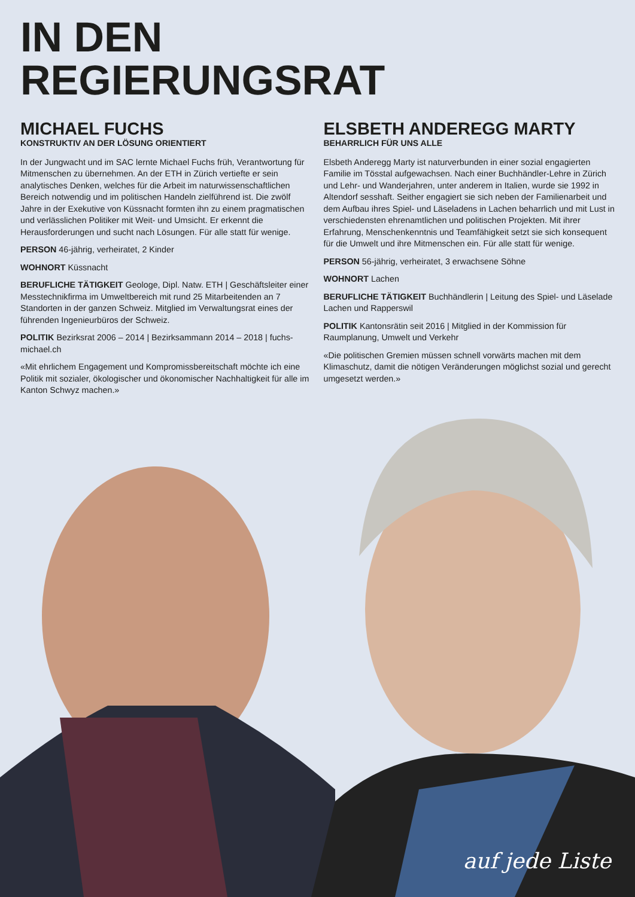IN DEN
REGIERUNGSRAT
MICHAEL FUCHS
KONSTRUKTIV AN DER LÖSUNG ORIENTIERT
In der Jungwacht und im SAC lernte Michael Fuchs früh, Verantwortung für Mitmenschen zu übernehmen. An der ETH in Zürich vertiefte er sein analytisches Denken, welches für die Arbeit im naturwissenschaftlichen Bereich notwendig und im politischen Handeln zielführend ist. Die zwölf Jahre in der Exekutive von Küssnacht formten ihn zu einem pragmatischen und verlässlichen Politiker mit Weit- und Umsicht. Er erkennt die Herausforderungen und sucht nach Lösungen. Für alle statt für wenige.
PERSON 46-jährig, verheiratet, 2 Kinder
WOHNORT Küssnacht
BERUFLICHE TÄTIGKEIT Geologe, Dipl. Natw. ETH | Geschäftsleiter einer Messtechnikfirma im Umweltbereich mit rund 25 Mitarbeitenden an 7 Standorten in der ganzen Schweiz. Mitglied im Verwaltungsrat eines der führenden Ingenieurbüros der Schweiz.
POLITIK Bezirksrat 2006 – 2014 | Bezirksammann 2014 – 2018 | fuchs-michael.ch
«Mit ehrlichem Engagement und Kompromissbereitschaft möchte ich eine Politik mit sozialer, ökologischer und ökonomischer Nachhaltigkeit für alle im Kanton Schwyz machen.»
ELSBETH ANDEREGG MARTY
BEHARRLICH FÜR UNS ALLE
Elsbeth Anderegg Marty ist naturverbunden in einer sozial engagierten Familie im Tösstal aufgewachsen. Nach einer Buchhändler-Lehre in Zürich und Lehr- und Wanderjahren, unter anderem in Italien, wurde sie 1992 in Altendorf sesshaft. Seither engagiert sie sich neben der Familienarbeit und dem Aufbau ihres Spiel- und Läseladens in Lachen beharrlich und mit Lust in verschiedensten ehrenamtlichen und politischen Projekten. Mit ihrer Erfahrung, Menschenkenntnis und Teamfähigkeit setzt sie sich konsequent für die Umwelt und ihre Mitmenschen ein. Für alle statt für wenige.
PERSON 56-jährig, verheiratet, 3 erwachsene Söhne
WOHNORT Lachen
BERUFLICHE TÄTIGKEIT Buchhändlerin | Leitung des Spiel- und Läselade Lachen und Rapperswil
POLITIK Kantonsrätin seit 2016 | Mitglied in der Kommission für Raumplanung, Umwelt und Verkehr
«Die politischen Gremien müssen schnell vorwärts machen mit dem Klimaschutz, damit die nötigen Veränderungen möglichst sozial und gerecht umgesetzt werden.»
auf jede Liste